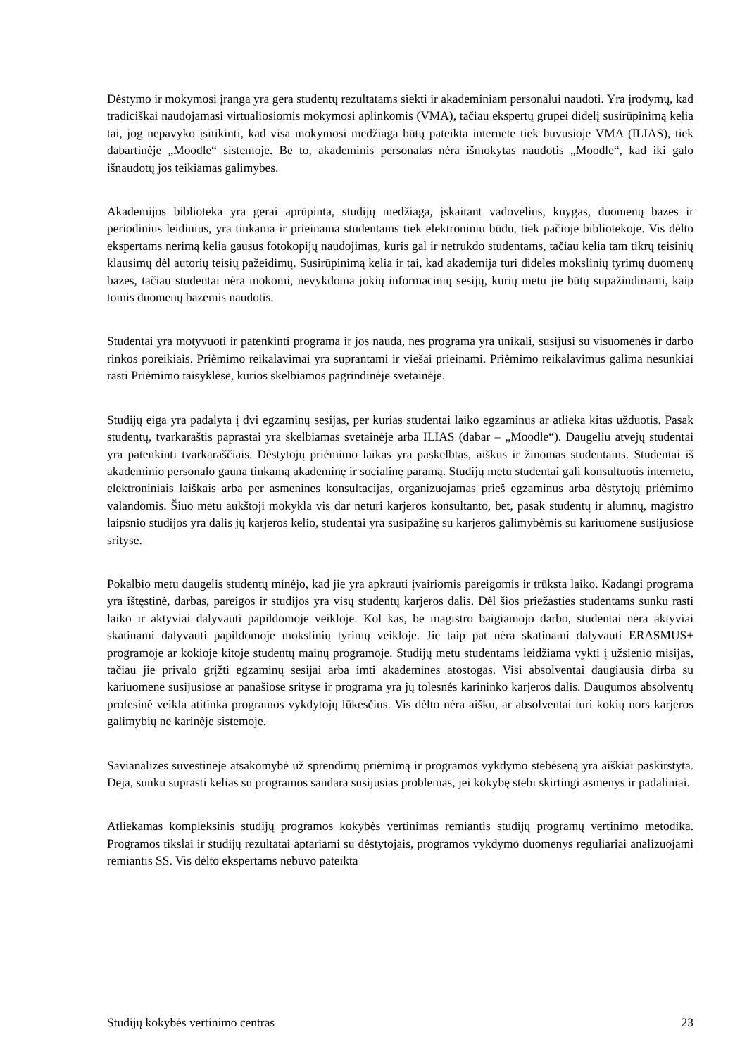Dėstymo ir mokymosi įranga yra gera studentų rezultatams siekti ir akademiniam personalui naudoti. Yra įrodymų, kad tradiciškai naudojamasi virtualiosiomis mokymosi aplinkomis (VMA), tačiau ekspertų grupei didelį susirūpinimą kelia tai, jog nepavyko įsitikinti, kad visa mokymosi medžiaga būtų pateikta internete tiek buvusioje VMA (ILIAS), tiek dabartinėje „Moodle“ sistemoje. Be to, akademinis personalas nėra išmokytas naudotis „Moodle“, kad iki galo išnaudotų jos teikiamas galimybes.
Akademijos biblioteka yra gerai aprūpinta, studijų medžiaga, įskaitant vadovėlius, knygas, duomenų bazes ir periodinius leidinius, yra tinkama ir prieinama studentams tiek elektroniniu būdu, tiek pačioje bibliotekoje. Vis dėlto ekspertams nerimą kelia gausus fotokopijų naudojimas, kuris gal ir netrukdo studentams, tačiau kelia tam tikrų teisinių klausimų dėl autorių teisių pažeidimų. Susirūpinimą kelia ir tai, kad akademija turi dideles mokslinių tyrimų duomenų bazes, tačiau studentai nėra mokomi, nevykdoma jokių informacinių sesijų, kurių metu jie būtų supažindinami, kaip tomis duomenų bazėmis naudotis.
Studentai yra motyvuoti ir patenkinti programa ir jos nauda, nes programa yra unikali, susijusi su visuomenės ir darbo rinkos poreikiais. Priėmimo reikalavimai yra suprantami ir viešai prieinami. Priėmimo reikalavimus galima nesunkiai rasti Priėmimo taisyklėse, kurios skelbiamos pagrindinėje svetainėje.
Studijų eiga yra padalyta į dvi egzaminų sesijas, per kurias studentai laiko egzaminus ar atlieka kitas užduotis. Pasak studentų, tvarkaraštis paprastai yra skelbiamas svetainėje arba ILIAS (dabar – „Moodle“). Daugeliu atvejų studentai yra patenkinti tvarkaraščiais. Dėstytojų priėmimo laikas yra paskelbtas, aiškus ir žinomas studentams. Studentai iš akademinio personalo gauna tinkamą akademinę ir socialinę paramą. Studijų metu studentai gali konsultuotis internetu, elektroniniais laiškais arba per asmenines konsultacijas, organizuojamas prieš egzaminus arba dėstytojų priėmimo valandomis. Šiuo metu aukštoji mokykla vis dar neturi karjeros konsultanto, bet, pasak studentų ir alumnų, magistro laipsnio studijos yra dalis jų karjeros kelio, studentai yra susipažinę su karjeros galimybėmis su kariuomene susijusiose srityse.
Pokalbio metu daugelis studentų minėjo, kad jie yra apkrauti įvairiomis pareigomis ir trūksta laiko. Kadangi programa yra ištęstinė, darbas, pareigos ir studijos yra visų studentų karjeros dalis. Dėl šios priežasties studentams sunku rasti laiko ir aktyviai dalyvauti papildomoje veikloje. Kol kas, be magistro baigiamojo darbo, studentai nėra aktyviai skatinami dalyvauti papildomoje mokslinių tyrimų veikloje. Jie taip pat nėra skatinami dalyvauti ERASMUS+ programoje ar kokioje kitoje studentų mainų programoje. Studijų metu studentams leidžiama vykti į užsienio misijas, tačiau jie privalo grįžti egzaminų sesijai arba imti akademines atostogas. Visi absolventai daugiausia dirba su kariuomene susijusiose ar panašiose srityse ir programa yra jų tolesnės karininko karjeros dalis. Daugumos absolventų profesinė veikla atitinka programos vykdytojų lūkesčius. Vis dėlto nėra aišku, ar absolventai turi kokių nors karjeros galimybių ne karinėje sistemoje.
Savianalizės suvestinėje atsakomybė už sprendimų priėmimą ir programos vykdymo stebėseną yra aiškiai paskirstyta. Deja, sunku suprasti kelias su programos sandara susijusias problemas, jei kokybę stebi skirtingi asmenys ir padaliniai.
Atliekamas kompleksinis studijų programos kokybės vertinimas remiantis studijų programų vertinimo metodika. Programos tikslai ir studijų rezultatai aptariami su dėstytojais, programos vykdymo duomenys reguliariai analizuojami remiantis SS. Vis dėlto ekspertams nebuvo pateikta
Studijų kokybės vertinimo centras 23